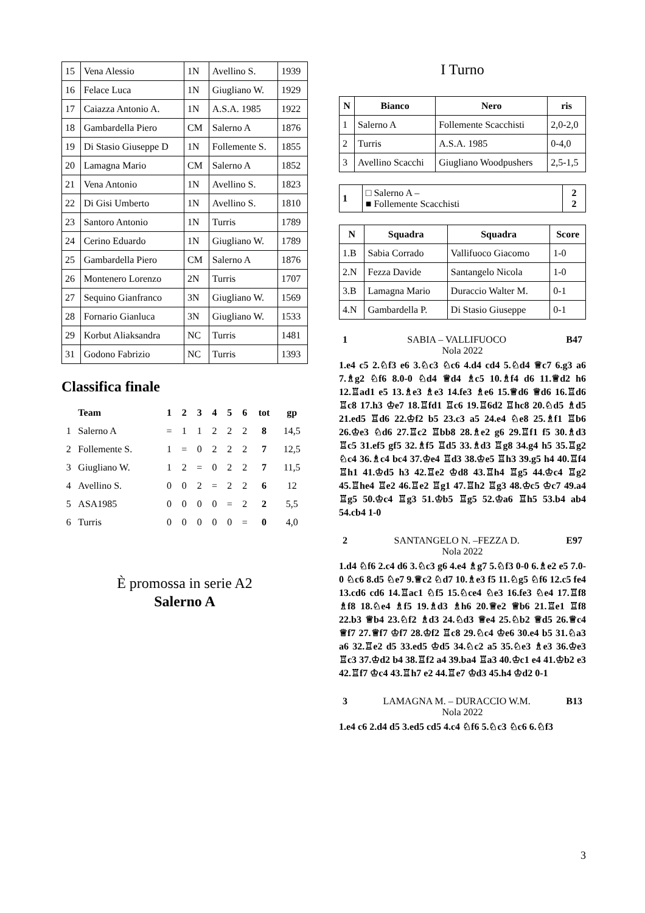| 15 | Vena Alessio | 1N | Avellino S. | 1939 |
| 16 | Felace Luca | 1N | Giugliano W. | 1929 |
| 17 | Caiazza Antonio A. | 1N | A.S.A. 1985 | 1922 |
| 18 | Gambardella Piero | CM | Salerno A | 1876 |
| 19 | Di Stasio Giuseppe D | 1N | Follemente S. | 1855 |
| 20 | Lamagna Mario | CM | Salerno A | 1852 |
| 21 | Vena Antonio | 1N | Avellino S. | 1823 |
| 22 | Di Gisi Umberto | 1N | Avellino S. | 1810 |
| 23 | Santoro Antonio | 1N | Turris | 1789 |
| 24 | Cerino Eduardo | 1N | Giugliano W. | 1789 |
| 25 | Gambardella Piero | CM | Salerno A | 1876 |
| 26 | Montenero Lorenzo | 2N | Turris | 1707 |
| 27 | Sequino Gianfranco | 3N | Giugliano W. | 1569 |
| 28 | Fornario Gianluca | 3N | Giugliano W. | 1533 |
| 29 | Korbut Aliaksandra | NC | Turris | 1481 |
| 31 | Godono Fabrizio | NC | Turris | 1393 |
Classifica finale
| | Team | 1 | 2 | 3 | 4 | 5 | 6 | tot | gp |
| --- | --- | --- | --- | --- | --- | --- | --- | --- | --- |
| 1 | Salerno A | = | 1 | 1 | 2 | 2 | 2 | 8 | 14,5 |
| 2 | Follemente S. | 1 | = | 0 | 2 | 2 | 2 | 7 | 12,5 |
| 3 | Giugliano W. | 1 | 2 | = | 0 | 2 | 2 | 7 | 11,5 |
| 4 | Avellino S. | 0 | 0 | 2 | = | 2 | 2 | 6 | 12 |
| 5 | ASA1985 | 0 | 0 | 0 | 0 | = | 2 | 2 | 5,5 |
| 6 | Turris | 0 | 0 | 0 | 0 | 0 | = | 0 | 4,0 |
È promossa in serie A2
Salerno A
I Turno
| N | Bianco | Nero | ris |
| --- | --- | --- | --- |
| 1 | Salerno A | Follemente Scacchisti | 2,0-2,0 |
| 2 | Turris | A.S.A. 1985 | 0-4,0 |
| 3 | Avellino Scacchi | Giugliano Woodpushers | 2,5-1,5 |
| 1 | □ Salerno A – ■ Follemente Scacchisti | 2 2 |
| N | Squadra | Squadra | Score |
| --- | --- | --- | --- |
| 1.B | Sabia Corrado | Vallifuoco Giacomo | 1-0 |
| 2.N | Fezza Davide | Santangelo Nicola | 1-0 |
| 3.B | Lamagna Mario | Duraccio Walter M. | 0-1 |
| 4.N | Gambardella P. | Di Stasio Giuseppe | 0-1 |
1 SABIA – VALLIFUOCO B47
Nola 2022
1.e4 c5 2.♘f3 e6 3.♘c3 ♘c6 4.d4 cd4 5.♘d4 ♕c7 6.g3 a6 7.♗g2 ♘f6 8.0-0 ♘d4 ♕d4 ♗c5 10.♗f4 d6 11.♕d2 h6 12.♖ad1 e5 13.♗e3 ♗e3 14.fe3 ♗e6 15.♕d6 ♕d6 16.♖d6 ♖c8 17.h3 ♔e7 18.♖fd1 ♖c6 19.♖6d2 ♖hc8 20.♘d5 ♗d5 21.ed5 ♖d6 22.♔f2 b5 23.c3 a5 24.e4 ♘e8 25.♗f1 ♖b6 26.♔e3 ♘d6 27.♖c2 ♖bb8 28.♗e2 g6 29.♖f1 f5 30.♗d3 ♖c5 31.ef5 gf5 32.♗f5 ♖d5 33.♗d3 ♖g8 34.g4 h5 35.♖g2 ♘c4 36.♗c4 bc4 37.♔e4 ♖d3 38.♔e5 ♖h3 39.g5 h4 40.♖f4 ♖h1 41.♔d5 h3 42.♖e2 ♔d8 43.♖h4 ♖g5 44.♔c4 ♖g2 45.♖he4 ♖e2 46.♖e2 ♖g1 47.♖h2 ♖g3 48.♔c5 ♔c7 49.a4 ♖g5 50.♔c4 ♖g3 51.♔b5 ♖g5 52.♔a6 ♖h5 53.b4 ab4 54.cb4 1-0
2 SANTANGELO N. –FEZZA D. E97
Nola 2022
1.d4 ♘f6 2.c4 d6 3.♘c3 g6 4.e4 ♗g7 5.♘f3 0-0 6.♗e2 e5 7.0-0 ♘c6 8.d5 ♘e7 9.♕c2 ♘d7 10.♗e3 f5 11.♘g5 ♘f6 12.c5 fe4 13.cd6 cd6 14.♖ac1 ♘f5 15.♘ce4 ♘e3 16.fe3 ♘e4 17.♖f8 ♗f8 18.♘e4 ♗f5 19.♗d3 ♗h6 20.♕e2 ♕b6 21.♖e1 ♖f8 22.b3 ♕b4 23.♘f2 ♗d3 24.♘d3 ♕e4 25.♘b2 ♕d5 26.♕c4 ♕f7 27.♕f7 ♔f7 28.♔f2 ♖c8 29.♘c4 ♔e6 30.e4 b5 31.♘a3 a6 32.♖e2 d5 33.ed5 ♔d5 34.♘c2 a5 35.♘e3 ♗e3 36.♔e3 ♖c3 37.♔d2 b4 38.♖f2 a4 39.ba4 ♖a3 40.♔c1 e4 41.♔b2 e3 42.♖f7 ♔c4 43.♖h7 e2 44.♖e7 ♔d3 45.h4 ♔d2 0-1
3 LAMAGNA M. – DURACCIO W.M. B13
Nola 2022
1.e4 c6 2.d4 d5 3.ed5 cd5 4.c4 ♘f6 5.♘c3 ♘c6 6.♘f3
3